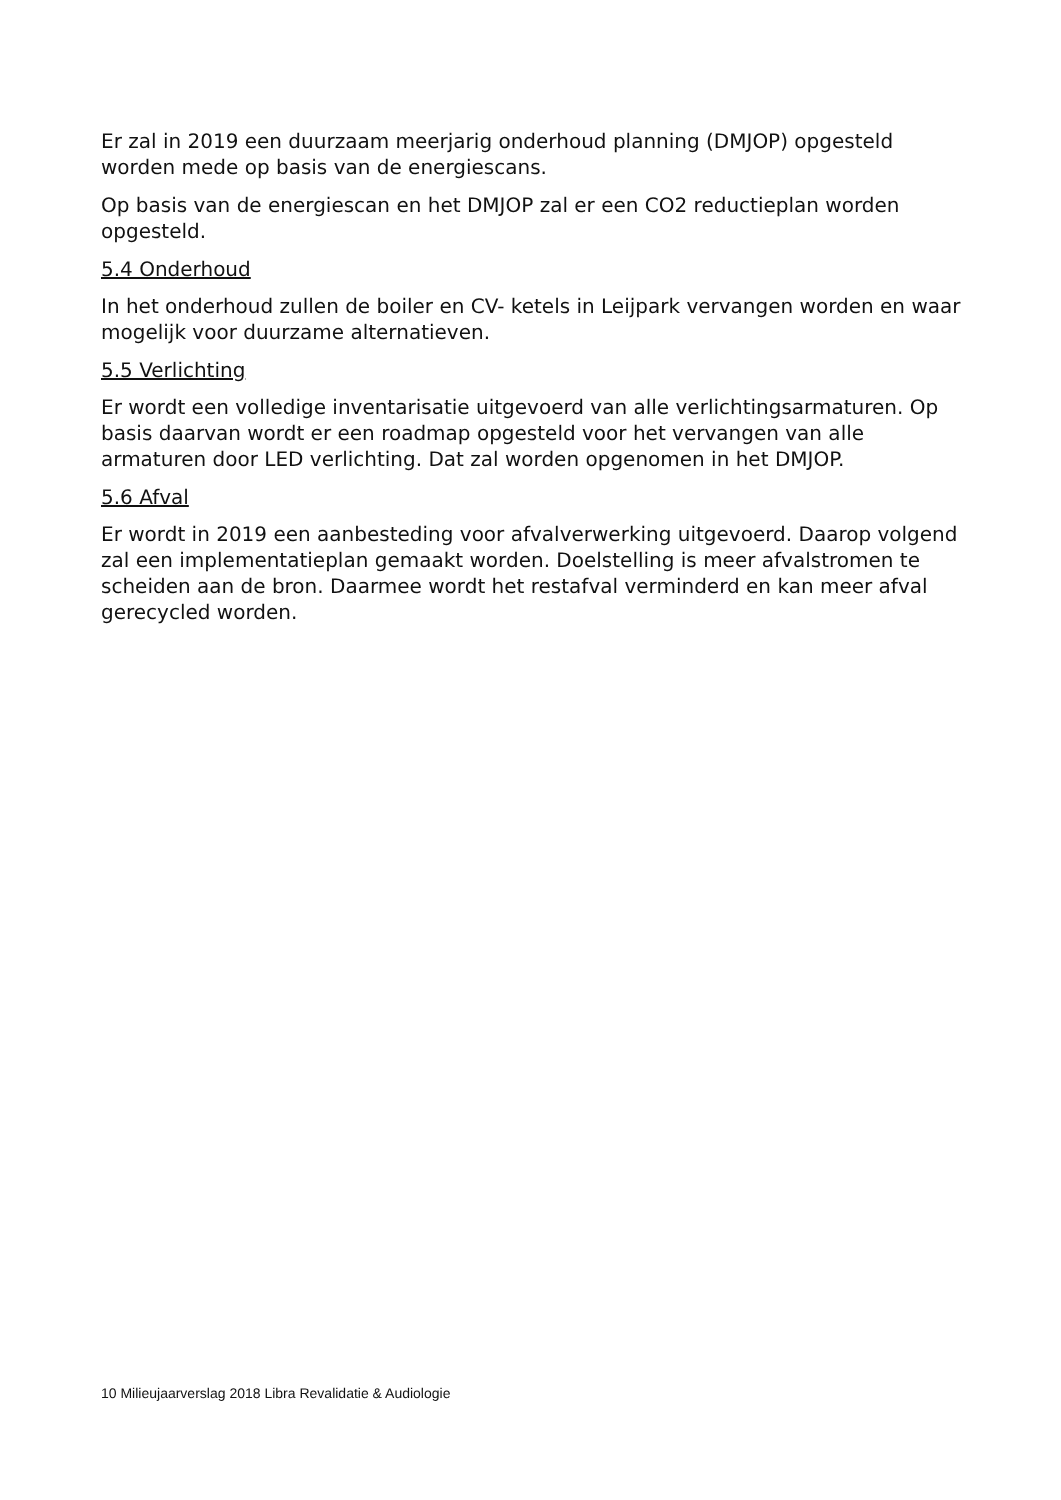Er zal in 2019 een duurzaam meerjarig onderhoud planning (DMJOP) opgesteld worden mede op basis van de energiescans.
Op basis van de energiescan en het DMJOP zal er een CO2 reductieplan worden opgesteld.
5.4 Onderhoud
In het onderhoud zullen de boiler en CV- ketels in Leijpark vervangen worden en waar mogelijk voor duurzame alternatieven.
5.5 Verlichting
Er wordt een volledige inventarisatie uitgevoerd van alle verlichtingsarmaturen. Op basis daarvan wordt er een roadmap opgesteld voor het vervangen van alle armaturen door LED verlichting. Dat zal worden opgenomen in het DMJOP.
5.6 Afval
Er wordt in 2019 een aanbesteding voor afvalverwerking uitgevoerd. Daarop volgend zal een implementatieplan gemaakt worden. Doelstelling is meer afvalstromen te scheiden aan de bron. Daarmee wordt het restafval verminderd en kan meer afval gerecycled worden.
10 Milieujaarverslag 2018 Libra Revalidatie & Audiologie